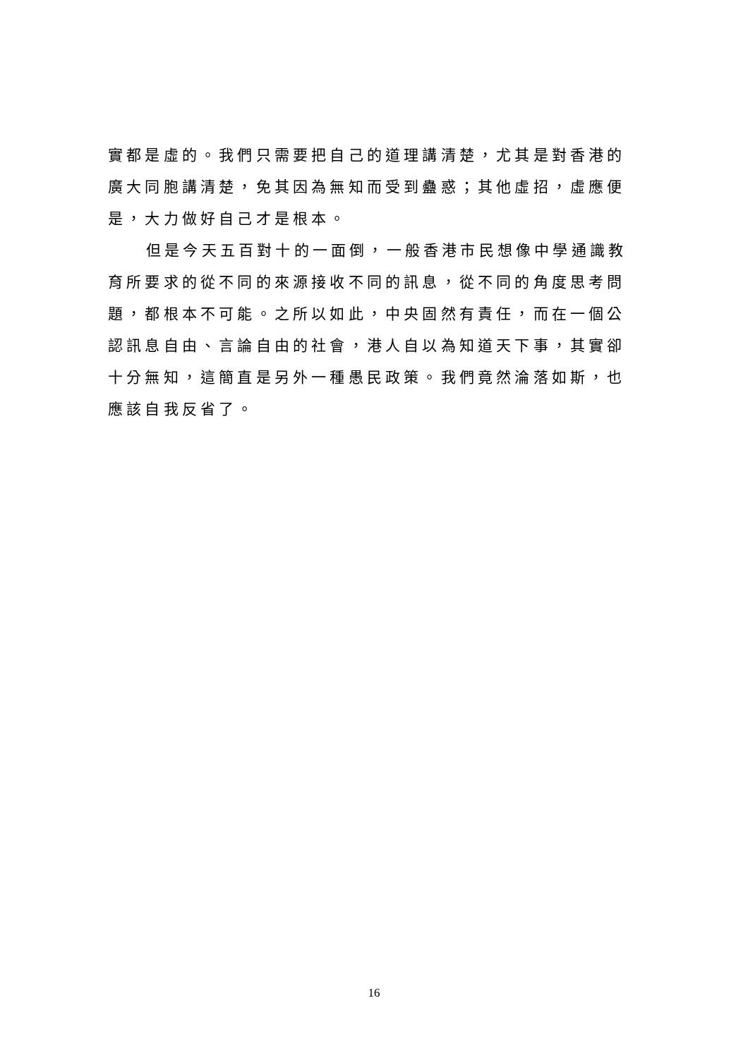實都是虛的。我們只需要把自己的道理講清楚，尤其是對香港的廣大同胞講清楚，免其因為無知而受到蠱惑；其他虛招，虛應便是，大力做好自己才是根本。
但是今天五百對十的一面倒，一般香港市民想像中學通識教育所要求的從不同的來源接收不同的訊息，從不同的角度思考問題，都根本不可能。之所以如此，中央固然有責任，而在一個公認訊息自由、言論自由的社會，港人自以為知道天下事，其實卻十分無知，這簡直是另外一種愚民政策。我們竟然淪落如斯，也應該自我反省了。
16